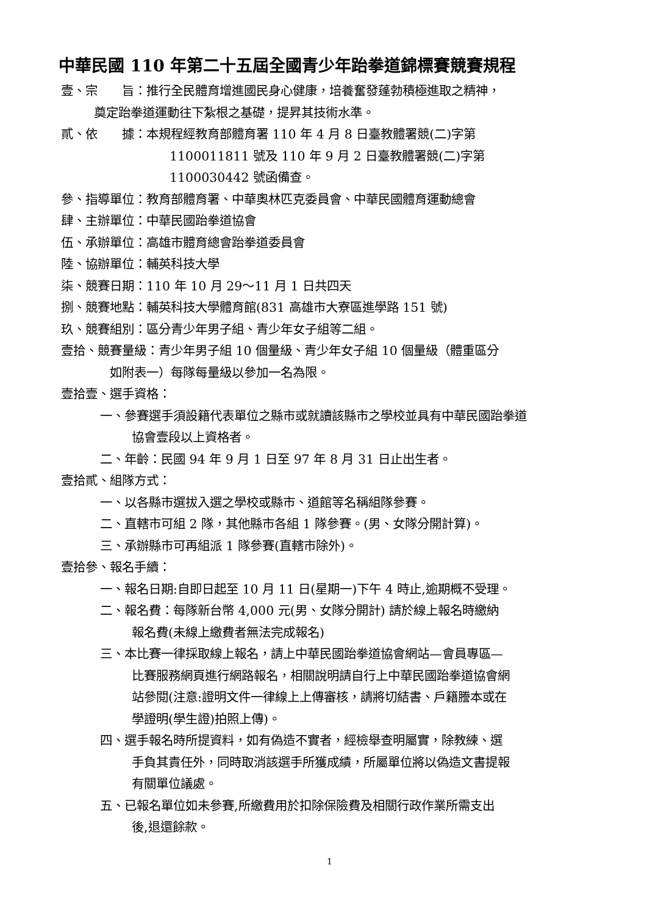中華民國 110 年第二十五屆全國青少年跆拳道錦標賽競賽規程
壹、宗　　旨：推行全民體育增進國民身心健康，培養奮發蓬勃積極進取之精神，
奠定跆拳道運動往下紮根之基礎，提昇其技術水準。
貳、依　　據：本規程經教育部體育署 110 年 4 月 8 日臺教體署競(二)字第
1100011811 號及 110 年 9 月 2 日臺教體署競(二)字第
1100030442 號函備查。
參、指導單位：教育部體育署、中華奧林匹克委員會、中華民國體育運動總會
肆、主辦單位：中華民國跆拳道協會
伍、承辦單位：高雄市體育總會跆拳道委員會
陸、協辦單位：輔英科技大學
柒、競賽日期：110 年 10 月 29～11 月 1 日共四天
捌、競賽地點：輔英科技大學體育館(831 高雄市大寮區進學路 151 號)
玖、競賽組別：區分青少年男子組、青少年女子組等二組。
壹拾、競賽量級：青少年男子組 10 個量級、青少年女子組 10 個量級（體重區分
如附表一）每隊每量級以參加一名為限。
壹拾壹、選手資格：
一、參賽選手須設籍代表單位之縣市或就讀該縣市之學校並具有中華民國跆拳道
協會壹段以上資格者。
二、年齡：民國 94 年 9 月 1 日至 97 年 8 月 31 日止出生者。
壹拾貳、組隊方式：
一、以各縣市選拔入選之學校或縣市、道館等名稱組隊參賽。
二、直轄市可組 2 隊，其他縣市各組 1 隊參賽。(男、女隊分開計算)。
三、承辦縣市可再組派 1 隊參賽(直轄市除外)。
壹拾參、報名手續：
一、報名日期:自即日起至 10 月 11 日(星期一)下午 4 時止,逾期概不受理。
二、報名費：每隊新台幣 4,000 元(男、女隊分開計) 請於線上報名時繳納
報名費(未線上繳費者無法完成報名)
三、本比賽一律採取線上報名，請上中華民國跆拳道協會網站—會員專區—
比賽服務網頁進行網路報名，相關說明請自行上中華民國跆拳道協會網
站參閱(注意:證明文件一律線上上傳審核，請將切結書、戶籍謄本或在
學證明(學生證)拍照上傳)。
四、選手報名時所提資料，如有偽造不實者，經檢舉查明屬實，除教練、選
手負其責任外，同時取消該選手所獲成績，所屬單位將以偽造文書提報
有關單位議處。
五、已報名單位如未參賽,所繳費用於扣除保險費及相關行政作業所需支出
後,退還餘款。
1